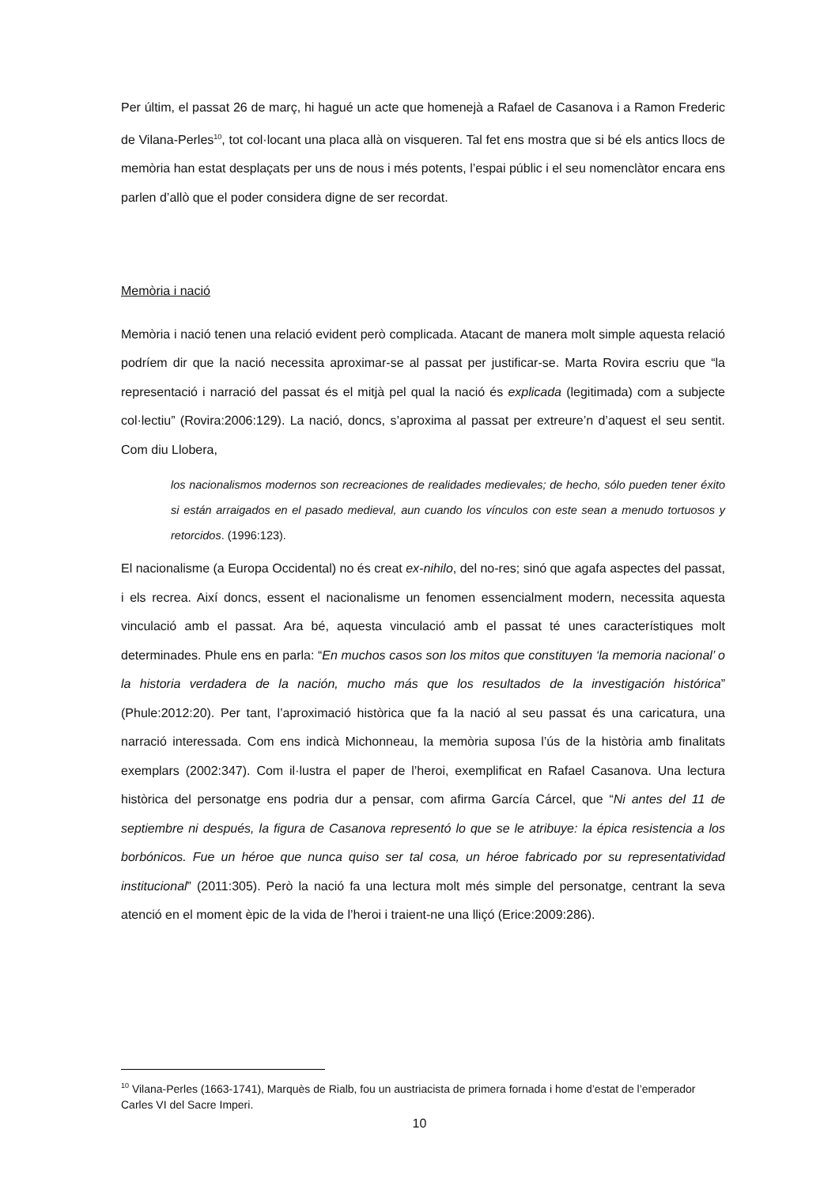Per últim, el passat 26 de març, hi hagué un acte que homenejà a Rafael de Casanova i a Ramon Frederic de Vilana-Perles<sup>10</sup>, tot col·locant una placa allà on visqueren. Tal fet ens mostra que si bé els antics llocs de memòria han estat desplaçats per uns de nous i més potents, l’espai públic i el seu nomenclàtor encara ens parlen d’allò que el poder considera digne de ser recordat.
Memòria i nació
Memòria i nació tenen una relació evident però complicada. Atacant de manera molt simple aquesta relació podríem dir que la nació necessita aproximar-se al passat per justificar-se. Marta Rovira escriu que “la representació i narració del passat és el mitjà pel qual la nació és explicada (legitimada) com a subjecte col·lectiu” (Rovira:2006:129). La nació, doncs, s’aproxima al passat per extreure’n d’aquest el seu sentit. Com diu Llobera,
los nacionalismos modernos son recreaciones de realidades medievales; de hecho, sólo pueden tener éxito si están arraigados en el pasado medieval, aun cuando los vínculos con este sean a menudo tortuosos y retorcidos. (1996:123).
El nacionalisme (a Europa Occidental) no és creat ex-nihilo, del no-res; sinó que agafa aspectes del passat, i els recrea. Així doncs, essent el nacionalisme un fenomen essencialment modern, necessita aquesta vinculació amb el passat. Ara bé, aquesta vinculació amb el passat té unes característiques molt determinades. Phule ens en parla: “En muchos casos son los mitos que constituyen ‘la memoria nacional’ o la historia verdadera de la nación, mucho más que los resultados de la investigación histórica” (Phule:2012:20). Per tant, l’aproximació històrica que fa la nació al seu passat és una caricatura, una narració interessada. Com ens indicà Michonneau, la memòria suposa l’ús de la història amb finalitats exemplars (2002:347). Com il·lustra el paper de l’heroi, exemplificat en Rafael Casanova. Una lectura històrica del personatge ens podria dur a pensar, com afirma García Cárcel, que “Ni antes del 11 de septiembre ni después, la figura de Casanova representó lo que se le atribuye: la épica resistencia a los borbónicos. Fue un héroe que nunca quiso ser tal cosa, un héroe fabricado por su representatividad institucional” (2011:305). Però la nació fa una lectura molt més simple del personatge, centrant la seva atenció en el moment èpic de la vida de l’heroi i traient-ne una lliçó (Erice:2009:286).
<sup>10</sup> Vilana-Perles (1663-1741), Marquès de Rialb, fou un austriacista de primera fornada i home d’estat de l’emperador Carles VI del Sacre Imperi.
10